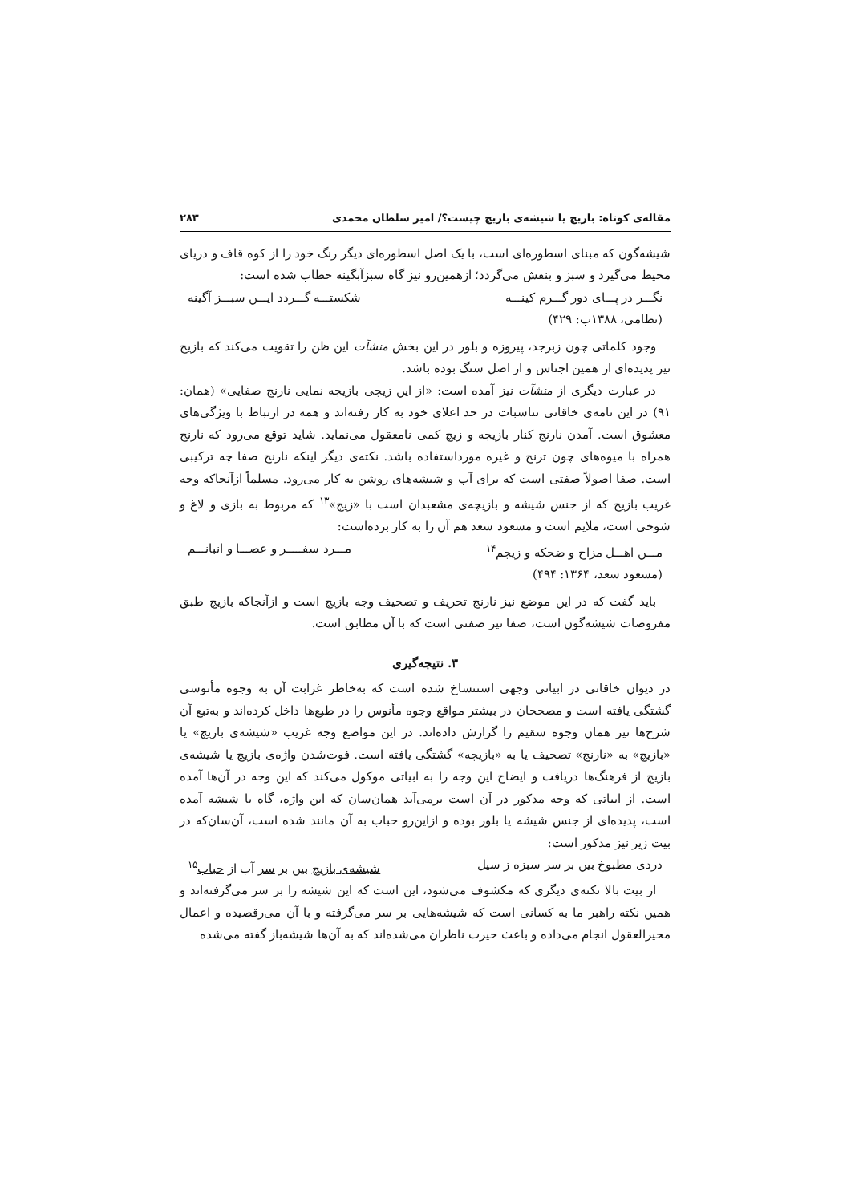مقاله‌ی کوتاه: بازیچ یا شیشه‌ی بازیچ چیست؟/ امیر سلطان محمدی ۲۸۳
شیشه‌گون که مبنای اسطوره‌ای است، با یک اصل اسطوره‌ای دیگر رنگ خود را از کوه قاف و دریای محیط می‌گیرد و سبز و بنفش می‌گردد؛ ازهمین‌رو نیز گاه سبزآبگینه خطاب شده است:
نگـــر در پـــای دور گـــرم کینـــه شکستـــه گـــردد ایـــن سبـــز آگینه
(نظامی، ۱۳۸۸ب: ۴۲۹)
وجود کلماتی چون زبرجد، پیروزه و بلور در این بخش منشآت این ظن را تقویت می‌کند که بازیچ نیز پدیده‌ای از همین اجناس و از اصل سنگ بوده باشد.
در عبارت دیگری از منشآت نیز آمده است: «از این زیچی بازیچه نمایی نارنج صفایی» (همان: ۹۱) در این نامه‌ی خاقانی تناسبات در حد اعلای خود به کار رفته‌اند و همه در ارتباط با ویژگی‌های معشوق است. آمدن نارنج کنار بازیچه و زیچ کمی نامعقول می‌نماید. شاید توقع می‌رود که نارنج همراه با میوه‌های چون ترنج و غیره مورداستفاده باشد. نکته‌ی دیگر اینکه نارنج صفا چه ترکیبی است. صفا اصولاً صفتی است که برای آب و شیشه‌های روشن به کار می‌رود. مسلماً ازآنجاکه وجه غریب بازیچ که از جنس شیشه و بازیچه‌ی مشعبدان است با «زیچ»<sup>۱۳</sup> که مربوط به بازی و لاغ و شوخی است، ملایم است و مسعود سعد هم آن را به کار برده‌است:
مـــن اهـــل مزاح و ضحکه و زیچم<sup>۱۴</sup> مـــرد سفـــــر و عصـــا و انبانـــم
(مسعود سعد، ۱۳۶۴: ۴۹۴)
باید گفت که در این موضع نیز نارنج تحریف و تصحیف وجه بازیچ است و ازآنجاکه بازیچ طبق مفروضات شیشه‌گون است، صفا نیز صفتی است که با آن مطابق است.
۳. نتیجه‌گیری
در دیوان خاقانی در ابیاتی وجهی استنساخ شده است که به‌خاطر غرابت آن به وجوه مأنوسی گشتگی یافته است و مصححان در بیشتر مواقع وجوه مأنوس را در طبع‌ها داخل کرده‌اند و به‌تبع آن شرح‌ها نیز همان وجوه سقیم را گزارش داده‌اند. در این مواضع وجه غریب «شیشه‌ی بازیچ» یا «بازیچ» به «نارنج» تصحیف یا به «بازیچه» گشتگی یافته است. فوت‌شدن واژه‌ی بازیچ یا شیشه‌ی بازیچ از فرهنگ‌ها دریافت و ایضاح این وجه را به ابیاتی موکول می‌کند که این وجه در آن‌ها آمده است. از ابیاتی که وجه مذکور در آن است برمی‌آید همان‌سان که این واژه، گاه با شیشه آمده است، پدیده‌ای از جنس شیشه یا بلور بوده و ازاین‌رو حباب به آن مانند شده است، آن‌سان‌که در بیت زیر نیز مذکور است:
دردی مطبوخ بین بر سر سبزه ز سیل شیشه‌ی بازیچ بین بر سر آب از حباب<sup>۱۵</sup>
از بیت بالا نکته‌ی دیگری که مکشوف می‌شود، این است که این شیشه را بر سر می‌گرفته‌اند و همین نکته راهبر ما به کسانی است که شیشه‌هایی بر سر می‌گرفته و با آن می‌رقصیده و اعمال محیرالعقول انجام می‌داده و باعث حیرت ناظران می‌شده‌اند که به آن‌ها شیشه‌باز گفته می‌شده